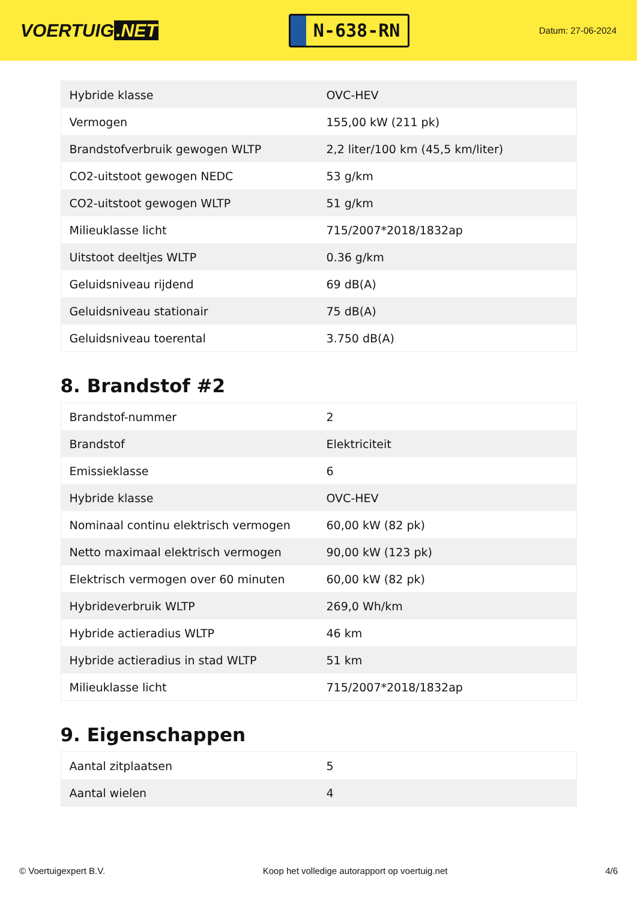VOERTUIG.NET
N-638-RN
Datum: 27-06-2024
| Hybride klasse | OVC-HEV |
| Vermogen | 155,00 kW (211 pk) |
| Brandstofverbruik gewogen WLTP | 2,2 liter/100 km (45,5 km/liter) |
| CO2-uitstoot gewogen NEDC | 53 g/km |
| CO2-uitstoot gewogen WLTP | 51 g/km |
| Milieuklasse licht | 715/2007*2018/1832ap |
| Uitstoot deeltjes WLTP | 0.36 g/km |
| Geluidsniveau rijdend | 69 dB(A) |
| Geluidsniveau stationair | 75 dB(A) |
| Geluidsniveau toerental | 3.750 dB(A) |
8. Brandstof #2
| Brandstof-nummer | 2 |
| Brandstof | Elektriciteit |
| Emissieklasse | 6 |
| Hybride klasse | OVC-HEV |
| Nominaal continu elektrisch vermogen | 60,00 kW (82 pk) |
| Netto maximaal elektrisch vermogen | 90,00 kW (123 pk) |
| Elektrisch vermogen over 60 minuten | 60,00 kW (82 pk) |
| Hybrideverbruik WLTP | 269,0 Wh/km |
| Hybride actieradius WLTP | 46 km |
| Hybride actieradius in stad WLTP | 51 km |
| Milieuklasse licht | 715/2007*2018/1832ap |
9. Eigenschappen
| Aantal zitplaatsen | 5 |
| Aantal wielen | 4 |
© Voertuigexpert B.V. Koop het volledige autorapport op voertuig.net 4/6